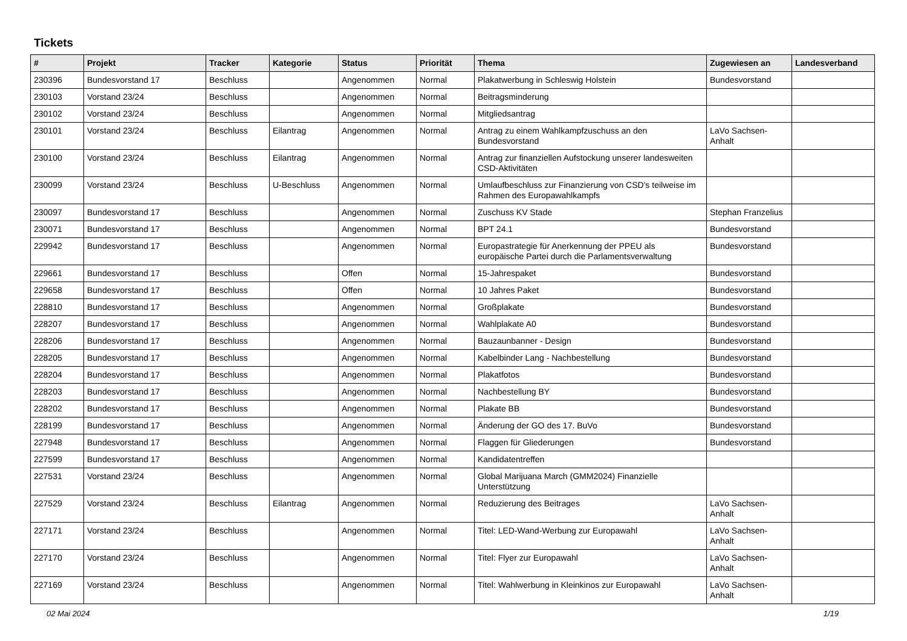Tickets
| # | Projekt | Tracker | Kategorie | Status | Priorität | Thema | Zugewiesen an | Landesverband |
| --- | --- | --- | --- | --- | --- | --- | --- | --- |
| 230396 | Bundesvorstand 17 | Beschluss | | Angenommen | Normal | Plakatwerbung in Schleswig Holstein | Bundesvorstand | |
| 230103 | Vorstand 23/24 | Beschluss | | Angenommen | Normal | Beitragsminderung | | |
| 230102 | Vorstand 23/24 | Beschluss | | Angenommen | Normal | Mitgliedsantrag | | |
| 230101 | Vorstand 23/24 | Beschluss | Eilantrag | Angenommen | Normal | Antrag zu einem Wahlkampfzuschuss an den Bundesvorstand | LaVo Sachsen-Anhalt | |
| 230100 | Vorstand 23/24 | Beschluss | Eilantrag | Angenommen | Normal | Antrag zur finanziellen Aufstockung unserer landesweiten CSD-Aktivitäten | | |
| 230099 | Vorstand 23/24 | Beschluss | U-Beschluss | Angenommen | Normal | Umlaufbeschluss zur Finanzierung von CSD's teilweise im Rahmen des Europawahlkampfs | | |
| 230097 | Bundesvorstand 17 | Beschluss | | Angenommen | Normal | Zuschuss KV Stade | Stephan Franzelius | |
| 230071 | Bundesvorstand 17 | Beschluss | | Angenommen | Normal | BPT 24.1 | Bundesvorstand | |
| 229942 | Bundesvorstand 17 | Beschluss | | Angenommen | Normal | Europastrategie für Anerkennung der PPEU als europäische Partei durch die Parlamentsverwaltung | Bundesvorstand | |
| 229661 | Bundesvorstand 17 | Beschluss | | Offen | Normal | 15-Jahrespaket | Bundesvorstand | |
| 229658 | Bundesvorstand 17 | Beschluss | | Offen | Normal | 10 Jahres Paket | Bundesvorstand | |
| 228810 | Bundesvorstand 17 | Beschluss | | Angenommen | Normal | Großplakate | Bundesvorstand | |
| 228207 | Bundesvorstand 17 | Beschluss | | Angenommen | Normal | Wahlplakate A0 | Bundesvorstand | |
| 228206 | Bundesvorstand 17 | Beschluss | | Angenommen | Normal | Bauzaunbanner - Design | Bundesvorstand | |
| 228205 | Bundesvorstand 17 | Beschluss | | Angenommen | Normal | Kabelbinder Lang - Nachbestellung | Bundesvorstand | |
| 228204 | Bundesvorstand 17 | Beschluss | | Angenommen | Normal | Plakatfotos | Bundesvorstand | |
| 228203 | Bundesvorstand 17 | Beschluss | | Angenommen | Normal | Nachbestellung BY | Bundesvorstand | |
| 228202 | Bundesvorstand 17 | Beschluss | | Angenommen | Normal | Plakate BB | Bundesvorstand | |
| 228199 | Bundesvorstand 17 | Beschluss | | Angenommen | Normal | Änderung der GO des 17. BuVo | Bundesvorstand | |
| 227948 | Bundesvorstand 17 | Beschluss | | Angenommen | Normal | Flaggen für Gliederungen | Bundesvorstand | |
| 227599 | Bundesvorstand 17 | Beschluss | | Angenommen | Normal | Kandidatentreffen | | |
| 227531 | Vorstand 23/24 | Beschluss | | Angenommen | Normal | Global Marijuana March (GMM2024) Finanzielle Unterstützung | | |
| 227529 | Vorstand 23/24 | Beschluss | Eilantrag | Angenommen | Normal | Reduzierung des Beitrages | LaVo Sachsen-Anhalt | |
| 227171 | Vorstand 23/24 | Beschluss | | Angenommen | Normal | Titel: LED-Wand-Werbung zur Europawahl | LaVo Sachsen-Anhalt | |
| 227170 | Vorstand 23/24 | Beschluss | | Angenommen | Normal | Titel: Flyer zur Europawahl | LaVo Sachsen-Anhalt | |
| 227169 | Vorstand 23/24 | Beschluss | | Angenommen | Normal | Titel: Wahlwerbung in Kleinkinos zur Europawahl | LaVo Sachsen-Anhalt | |
02 Mai 2024 1/19